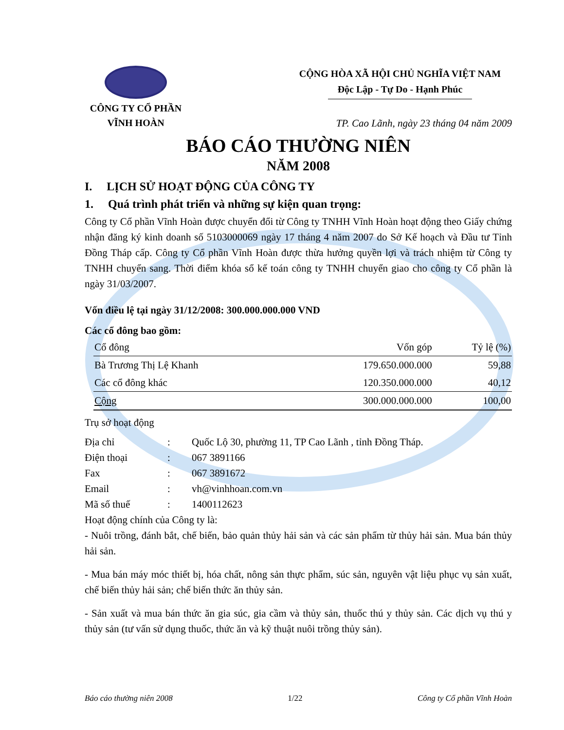CÔNG TY CỔ PHẦN
VĨNH HOÀN
CỘNG HÒA XÃ HỘI CHỦ NGHĨA VIỆT NAM
Độc Lập - Tự Do - Hạnh Phúc
TP. Cao Lãnh, ngày 23 tháng 04 năm 2009
BÁO CÁO THƯỜNG NIÊN
NĂM 2008
I. LỊCH SỬ HOẠT ĐỘNG CỦA CÔNG TY
1. Quá trình phát triển và những sự kiện quan trọng:
Công ty Cổ phần Vĩnh Hoàn được chuyển đổi từ Công ty TNHH Vĩnh Hoàn hoạt động theo Giấy chứng nhận đăng ký kinh doanh số 5103000069 ngày 17 tháng 4 năm 2007 do Sở Kế hoạch và Đầu tư Tỉnh Đồng Tháp cấp. Công ty Cổ phần Vĩnh Hoàn được thừa hưởng quyền lợi và trách nhiệm từ Công ty TNHH chuyển sang. Thời điểm khóa sổ kế toán công ty TNHH chuyển giao cho công ty Cổ phần là ngày 31/03/2007.
Vốn điều lệ tại ngày 31/12/2008: 300.000.000.000 VND
Các cổ đông bao gồm:
| Cổ đông | Vốn góp | Tỷ lệ (%) |
| --- | --- | --- |
| Bà Trương Thị Lệ Khanh | 179.650.000.000 | 59,88 |
| Các cổ đông khác | 120.350.000.000 | 40,12 |
| Cộng | 300.000.000.000 | 100,00 |
Trụ sở hoạt động
| Địa chỉ | : | Quốc Lộ 30, phường 11, TP Cao Lãnh , tỉnh Đồng Tháp. |
| Điện thoại | : | 067 3891166 |
| Fax | : | 067 3891672 |
| Email | : | vh@vinhhoan.com.vn |
| Mã số thuế | : | 1400112623 |
Hoạt động chính của Công ty là:
- Nuôi trồng, đánh bắt, chế biến, bảo quản thủy hải sản và các sản phẩm từ thủy hải sản. Mua bán thủy hải sản.
- Mua bán máy móc thiết bị, hóa chất, nông sản thực phẩm, súc sản, nguyên vật liệu phục vụ sản xuất, chế biến thủy hải sản; chế biến thức ăn thủy sản.
- Sản xuất và mua bán thức ăn gia súc, gia cầm và thủy sản, thuốc thú y thủy sản. Các dịch vụ thú y thủy sản (tư vấn sử dụng thuốc, thức ăn và kỹ thuật nuôi trồng thủy sản).
Báo cáo thường niên 2008 1/22 Công ty Cổ phần Vĩnh Hoàn